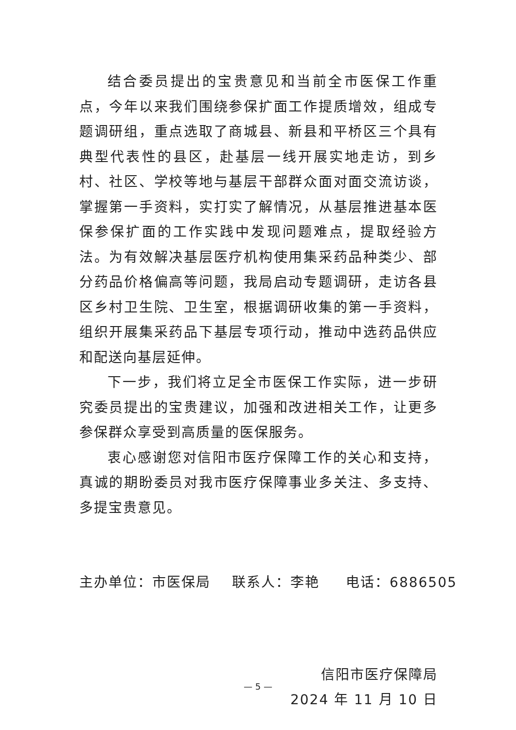结合委员提出的宝贵意见和当前全市医保工作重点，今年以来我们围绕参保扩面工作提质增效，组成专题调研组，重点选取了商城县、新县和平桥区三个具有典型代表性的县区，赴基层一线开展实地走访，到乡村、社区、学校等地与基层干部群众面对面交流访谈，掌握第一手资料，实打实了解情况，从基层推进基本医保参保扩面的工作实践中发现问题难点，提取经验方法。为有效解决基层医疗机构使用集采药品种类少、部分药品价格偏高等问题，我局启动专题调研，走访各县区乡村卫生院、卫生室，根据调研收集的第一手资料，组织开展集采药品下基层专项行动，推动中选药品供应和配送向基层延伸。
下一步，我们将立足全市医保工作实际，进一步研究委员提出的宝贵建议，加强和改进相关工作，让更多参保群众享受到高质量的医保服务。
衷心感谢您对信阳市医疗保障工作的关心和支持，真诚的期盼委员对我市医疗保障事业多关注、多支持、多提宝贵意见。
主办单位：市医保局 联系人：李艳 电话：6886505
信阳市医疗保障局
2024 年 11 月 10 日
— 5 —